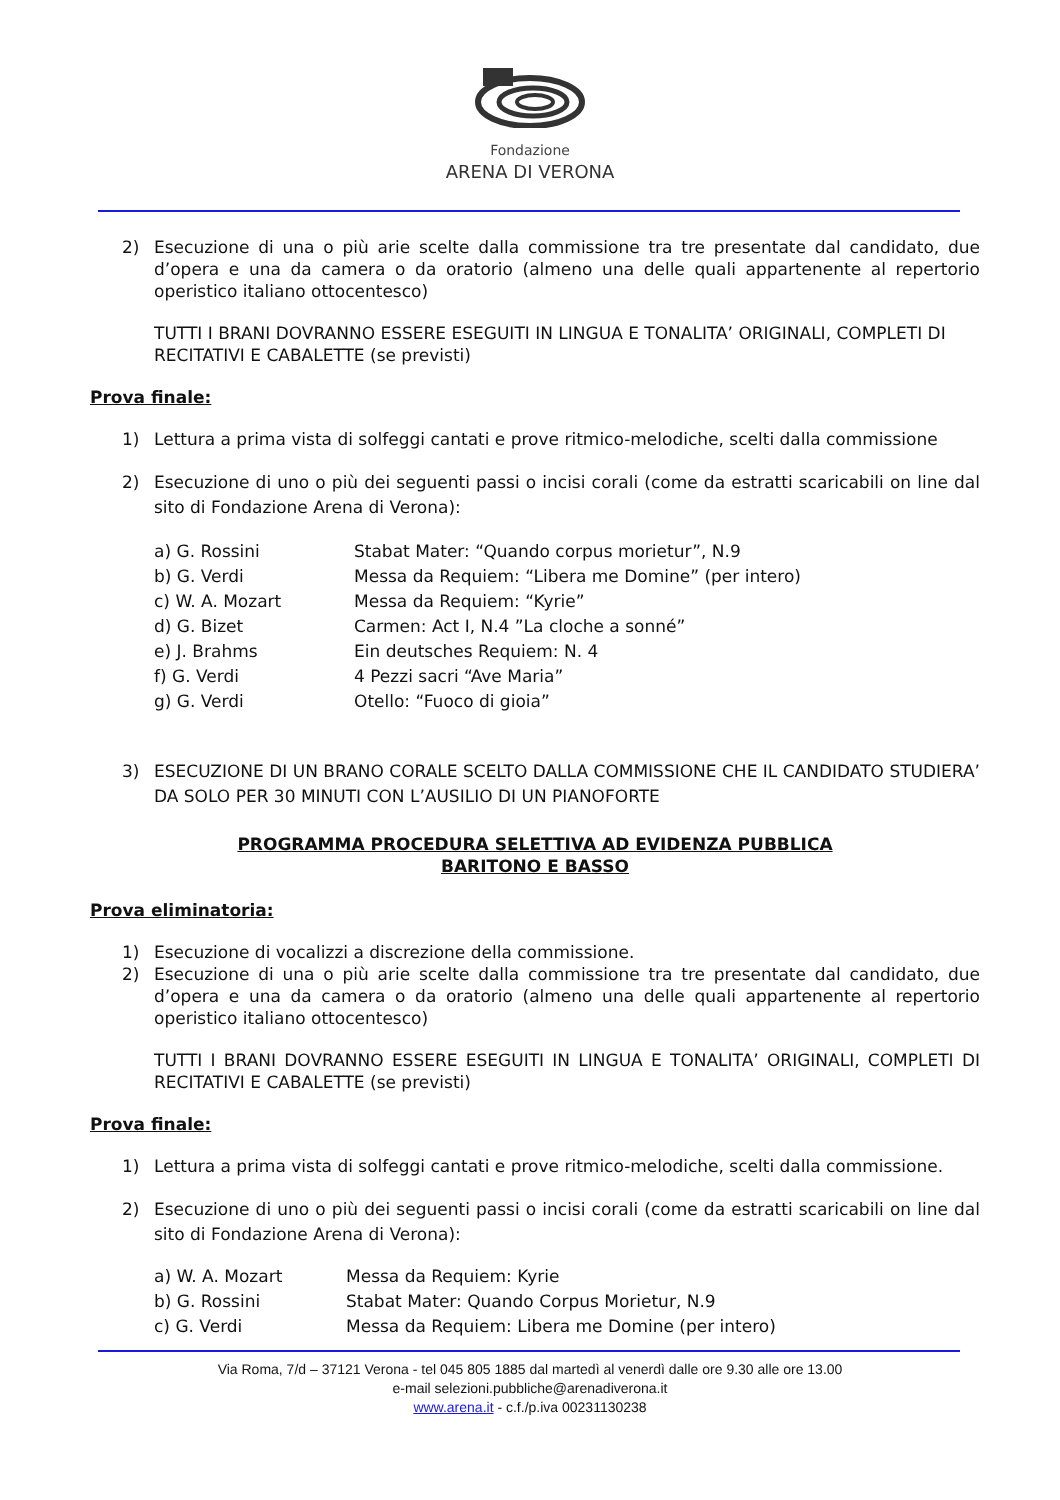Fondazione
ARENA DI VERONA
2) Esecuzione di una o più arie scelte dalla commissione tra tre presentate dal candidato, due d’opera e una da camera o da oratorio (almeno una delle quali appartenente al repertorio operistico italiano ottocentesco)
TUTTI I BRANI DOVRANNO ESSERE ESEGUITI IN LINGUA E TONALITA’ ORIGINALI, COMPLETI DI RECITATIVI E CABALETTE (se previsti)
Prova finale:
1) Lettura a prima vista di solfeggi cantati e prove ritmico-melodiche, scelti dalla commissione
2) Esecuzione di uno o più dei seguenti passi o incisi corali (come da estratti scaricabili on line dal sito di Fondazione Arena di Verona):
| a) G. Rossini | Stabat Mater: “Quando corpus morietur”, N.9 |
| b) G. Verdi | Messa da Requiem: “Libera me Domine” (per intero) |
| c) W. A. Mozart | Messa da Requiem: “Kyrie” |
| d) G. Bizet | Carmen: Act I, N.4 ”La cloche a sonné” |
| e) J. Brahms | Ein deutsches Requiem: N. 4 |
| f) G. Verdi | 4 Pezzi sacri “Ave Maria” |
| g) G. Verdi | Otello: “Fuoco di gioia” |
3) ESECUZIONE DI UN BRANO CORALE SCELTO DALLA COMMISSIONE CHE IL CANDIDATO STUDIERA’ DA SOLO PER 30 MINUTI CON L’AUSILIO DI UN PIANOFORTE
PROGRAMMA PROCEDURA SELETTIVA AD EVIDENZA PUBBLICA
BARITONO E BASSO
Prova eliminatoria:
1) Esecuzione di vocalizzi a discrezione della commissione.
2) Esecuzione di una o più arie scelte dalla commissione tra tre presentate dal candidato, due d’opera e una da camera o da oratorio (almeno una delle quali appartenente al repertorio operistico italiano ottocentesco)
TUTTI I BRANI DOVRANNO ESSERE ESEGUITI IN LINGUA E TONALITA’ ORIGINALI, COMPLETI DI RECITATIVI E CABALETTE (se previsti)
Prova finale:
1) Lettura a prima vista di solfeggi cantati e prove ritmico-melodiche, scelti dalla commissione.
2) Esecuzione di uno o più dei seguenti passi o incisi corali (come da estratti scaricabili on line dal sito di Fondazione Arena di Verona):
| a) W. A. Mozart | Messa da Requiem: Kyrie |
| b) G. Rossini | Stabat Mater: Quando Corpus Morietur, N.9 |
| c) G. Verdi | Messa da Requiem: Libera me Domine (per intero) |
Via Roma, 7/d – 37121 Verona - tel 045 805 1885 dal martedì al venerdì dalle ore 9.30 alle ore 13.00
e-mail selezioni.pubbliche@arenadiverona.it
www.arena.it - c.f./p.iva 00231130238